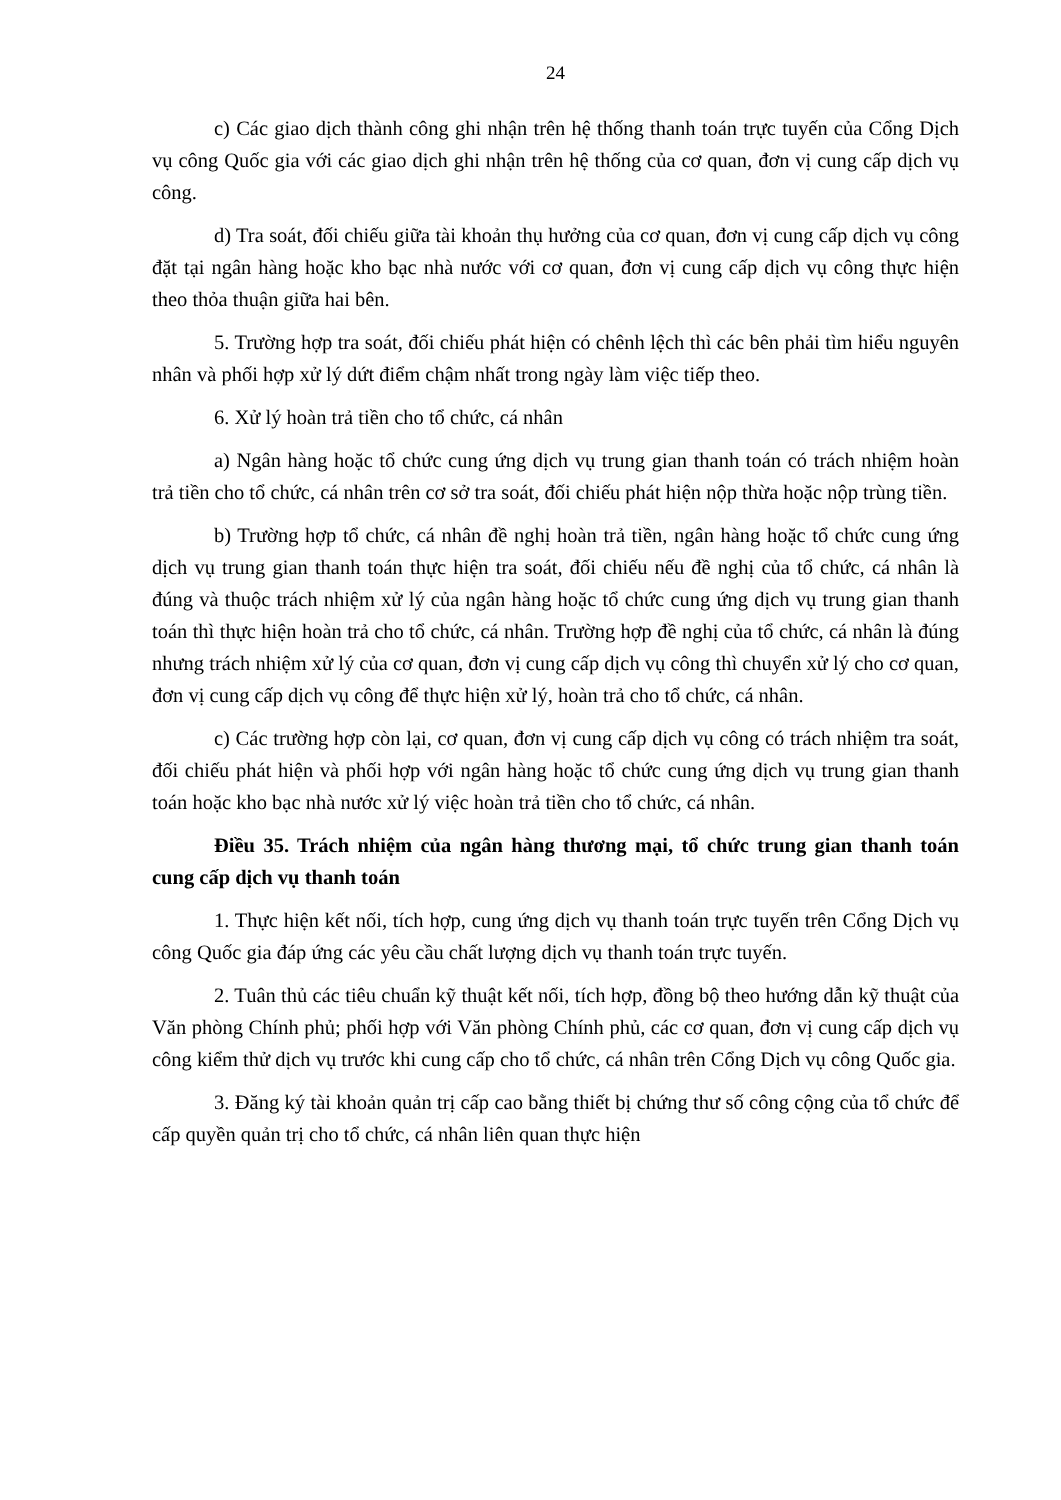24
c) Các giao dịch thành công ghi nhận trên hệ thống thanh toán trực tuyến của Cổng Dịch vụ công Quốc gia với các giao dịch ghi nhận trên hệ thống của cơ quan, đơn vị cung cấp dịch vụ công.
d) Tra soát, đối chiếu giữa tài khoản thụ hưởng của cơ quan, đơn vị cung cấp dịch vụ công đặt tại ngân hàng hoặc kho bạc nhà nước với cơ quan, đơn vị cung cấp dịch vụ công thực hiện theo thỏa thuận giữa hai bên.
5. Trường hợp tra soát, đối chiếu phát hiện có chênh lệch thì các bên phải tìm hiểu nguyên nhân và phối hợp xử lý dứt điểm chậm nhất trong ngày làm việc tiếp theo.
6. Xử lý hoàn trả tiền cho tổ chức, cá nhân
a) Ngân hàng hoặc tổ chức cung ứng dịch vụ trung gian thanh toán có trách nhiệm hoàn trả tiền cho tổ chức, cá nhân trên cơ sở tra soát, đối chiếu phát hiện nộp thừa hoặc nộp trùng tiền.
b) Trường hợp tổ chức, cá nhân đề nghị hoàn trả tiền, ngân hàng hoặc tổ chức cung ứng dịch vụ trung gian thanh toán thực hiện tra soát, đối chiếu nếu đề nghị của tổ chức, cá nhân là đúng và thuộc trách nhiệm xử lý của ngân hàng hoặc tổ chức cung ứng dịch vụ trung gian thanh toán thì thực hiện hoàn trả cho tổ chức, cá nhân. Trường hợp đề nghị của tổ chức, cá nhân là đúng nhưng trách nhiệm xử lý của cơ quan, đơn vị cung cấp dịch vụ công thì chuyển xử lý cho cơ quan, đơn vị cung cấp dịch vụ công để thực hiện xử lý, hoàn trả cho tổ chức, cá nhân.
c) Các trường hợp còn lại, cơ quan, đơn vị cung cấp dịch vụ công có trách nhiệm tra soát, đối chiếu phát hiện và phối hợp với ngân hàng hoặc tổ chức cung ứng dịch vụ trung gian thanh toán hoặc kho bạc nhà nước xử lý việc hoàn trả tiền cho tổ chức, cá nhân.
Điều 35. Trách nhiệm của ngân hàng thương mại, tổ chức trung gian thanh toán cung cấp dịch vụ thanh toán
1. Thực hiện kết nối, tích hợp, cung ứng dịch vụ thanh toán trực tuyến trên Cổng Dịch vụ công Quốc gia đáp ứng các yêu cầu chất lượng dịch vụ thanh toán trực tuyến.
2. Tuân thủ các tiêu chuẩn kỹ thuật kết nối, tích hợp, đồng bộ theo hướng dẫn kỹ thuật của Văn phòng Chính phủ; phối hợp với Văn phòng Chính phủ, các cơ quan, đơn vị cung cấp dịch vụ công kiểm thử dịch vụ trước khi cung cấp cho tổ chức, cá nhân trên Cổng Dịch vụ công Quốc gia.
3. Đăng ký tài khoản quản trị cấp cao bằng thiết bị chứng thư số công cộng của tổ chức để cấp quyền quản trị cho tổ chức, cá nhân liên quan thực hiện